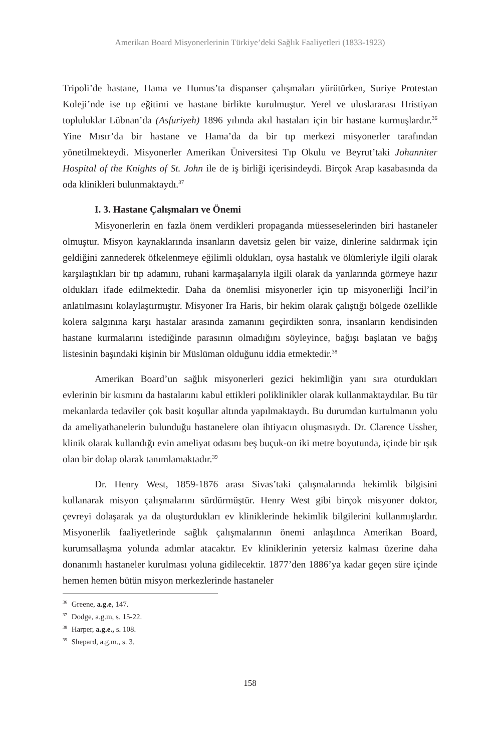Amerikan Board Misyonerlerinin Türkiye’deki Sağlık Faaliyetleri (1833-1923)
Tripoli’de hastane, Hama ve Humus’ta dispanser çalışmaları yürütürken, Suriye Protestan Koleji’nde ise tıp eğitimi ve hastane birlikte kurulmuştur. Yerel ve uluslararası Hristiyan topluluklar Lübnan’da (Asfuriyeh) 1896 yılında akıl hastaları için bir hastane kurmuşlardır.<sup>36</sup> Yine Mısır’da bir hastane ve Hama’da da bir tıp merkezi misyonerler tarafından yönetilmekteydi. Misyonerler Amerikan Üniversitesi Tıp Okulu ve Beyrut’taki Johanniter Hospital of the Knights of St. John ile de iş birliği içerisindeydi. Birçok Arap kasabasında da oda klinikleri bulunmaktaydı.<sup>37</sup>
I. 3. Hastane Çalışmaları ve Önemi
Misyonerlerin en fazla önem verdikleri propaganda müesseselerinden biri hastaneler olmuştur. Misyon kaynaklarında insanların davetsiz gelen bir vaize, dinlerine saldırmak için geldiğini zannederek öfkelenmeye eğilimli oldukları, oysa hastalık ve ölümleriyle ilgili olarak karşılaştıkları bir tıp adamını, ruhani karmaşalarıyla ilgili olarak da yanlarında görmeye hazır oldukları ifade edilmektedir. Daha da önemlisi misyonerler için tıp misyonerliği İncil’in anlatılmasını kolaylaştırmıştır. Misyoner Ira Haris, bir hekim olarak çalıştığı bölgede özellikle kolera salgınına karşı hastalar arasında zamanını geçirdikten sonra, insanların kendisinden hastane kurmalarını istediğinde parasının olmadığını söyleyince, bağışı başlatan ve bağış listesinin başındaki kişinin bir Müslüman olduğunu iddia etmektedir.<sup>38</sup>
Amerikan Board’un sağlık misyonerleri gezici hekimliğin yanı sıra oturdukları evlerinin bir kısmını da hastalarını kabul ettikleri poliklinikler olarak kullanmaktaydılar. Bu tür mekanlarda tedaviler çok basit koşullar altında yapılmaktaydı. Bu durumdan kurtulmanın yolu da ameliyathanelerin bulunduğu hastanelere olan ihtiyacın oluşmasıydı. Dr. Clarence Ussher, klinik olarak kullandığı evin ameliyat odasını beş buçuk-on iki metre boyutunda, içinde bir ışık olan bir dolap olarak tanımlamaktadır.<sup>39</sup>
Dr. Henry West, 1859-1876 arası Sivas’taki çalışmalarında hekimlik bilgisini kullanarak misyon çalışmalarını sürdürmüştür. Henry West gibi birçok misyoner doktor, çevreyi dolaşarak ya da oluşturdukları ev kliniklerinde hekimlik bilgilerini kullanmışlardır. Misyonerlik faaliyetlerinde sağlık çalışmalarının önemi anlaşılınca Amerikan Board, kurumsallaşma yolunda adımlar atacaktır. Ev kliniklerinin yetersiz kalması üzerine daha donanımlı hastaneler kurulması yoluna gidilecektir. 1877’den 1886’ya kadar geçen süre içinde hemen hemen bütün misyon merkezlerinde hastaneler
<sup>36</sup> Greene, a.g.e, 147.
<sup>37</sup> Dodge, a.g.m, s. 15-22.
<sup>38</sup> Harper, a.g.e., s. 108.
<sup>39</sup> Shepard, a.g.m., s. 3.
158